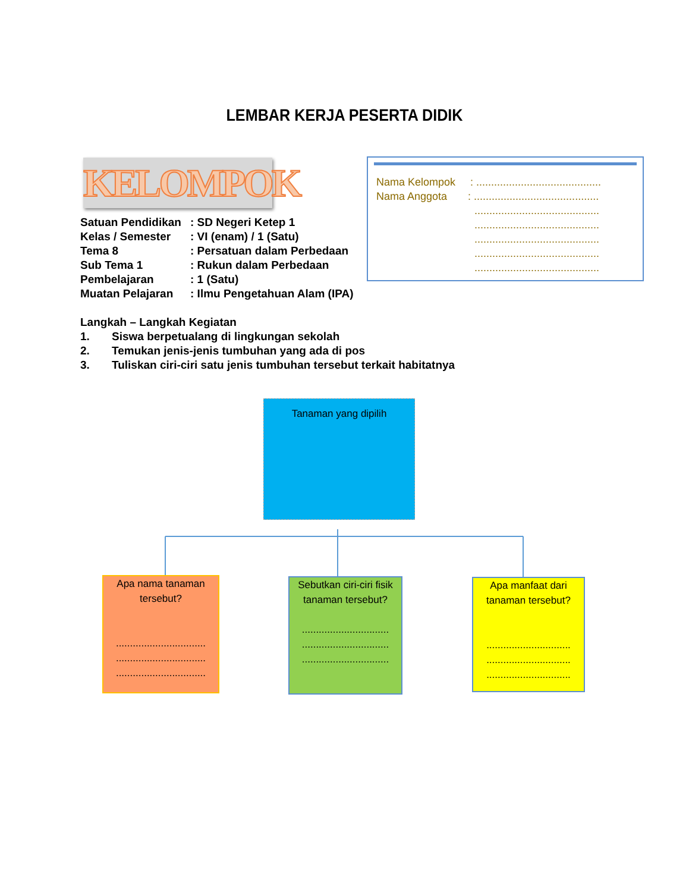LEMBAR KERJA PESERTA DIDIK
KELOMPOK
| Satuan Pendidikan | : SD Negeri Ketep 1 |
| Kelas / Semester | : VI (enam) / 1 (Satu) |
| Tema 8 | : Persatuan dalam Perbedaan |
| Sub Tema 1 | : Rukun dalam Perbedaan |
| Pembelajaran | : 1 (Satu) |
| Muatan Pelajaran | : Ilmu Pengetahuan Alam (IPA) |
Nama Kelompok : ..........................................
Nama Anggota : ..........................................
..........................................
..........................................
..........................................
..........................................
..........................................
Langkah – Langkah Kegiatan
1. Siswa berpetualang di lingkungan sekolah
2. Temukan jenis-jenis tumbuhan yang ada di pos
3. Tuliskan ciri-ciri satu jenis tumbuhan tersebut terkait habitatnya
Tanaman yang dipilih
Apa nama tanaman tersebut?
................................
................................
................................
Sebutkan ciri-ciri fisik tanaman tersebut?
...............................
...............................
...............................
Apa manfaat dari tanaman tersebut?
..............................
..............................
..............................